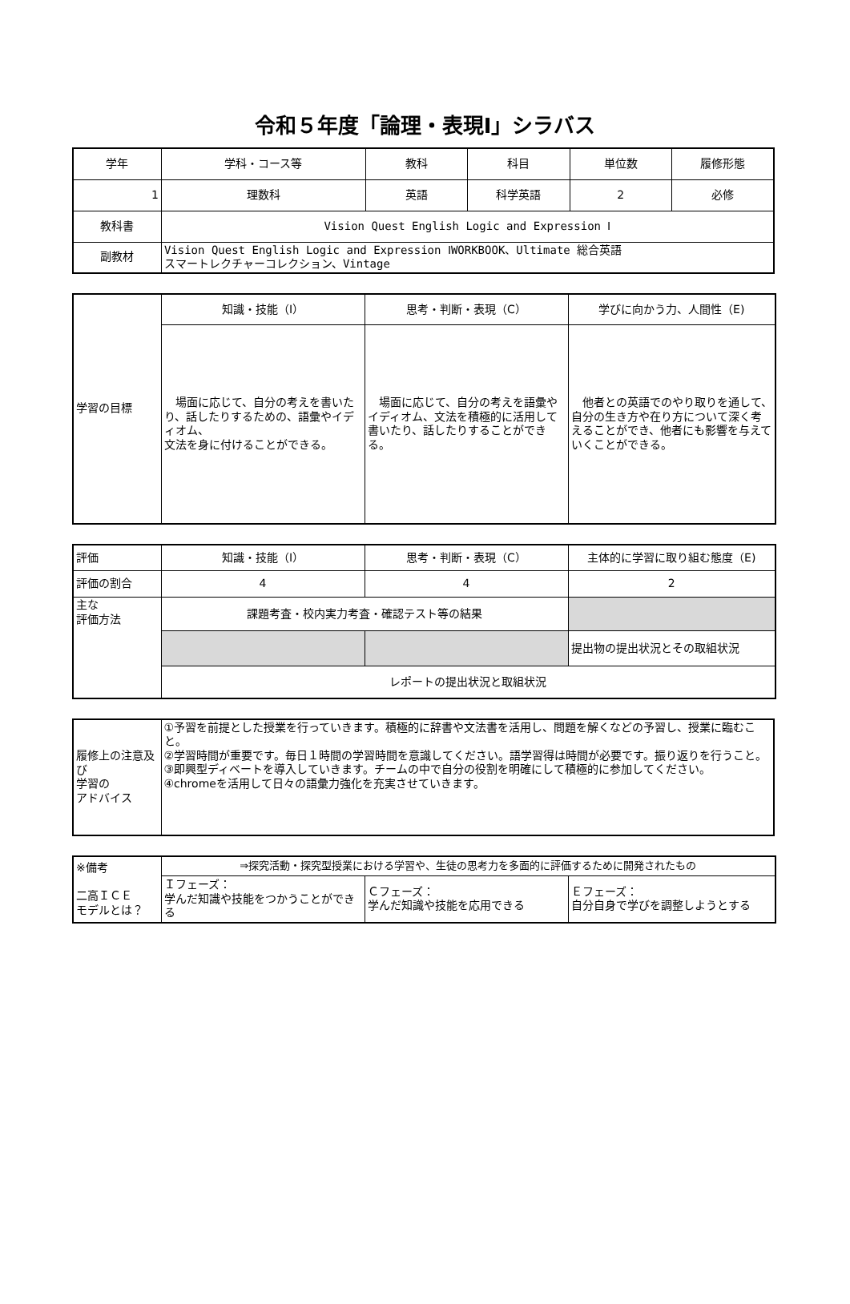令和５年度「論理・表現Ⅰ」シラバス
| 学年 | 学科・コース等 | 教科 | 科目 | 単位数 | 履修形態 |
| 1 | 理数科 | 英語 | 科学英語 | 2 | 必修 |
| 教科書 | Vision Quest English Logic and Expression Ⅰ | | | | |
| 副教材 | Vision Quest English Logic and Expression ⅠWORKBOOK、Ultimate 総合英語 スマートレクチャーコレクション、Vintage | | | | |
| 学習の目標 | 知識・技能（I） | 思考・判断・表現（C） | 学びに向かう力、人間性（E) |
| | 場面に応じて、自分の考えを書いたり、話したりするための、語彙やイディオム、 文法を身に付けることができる。 | 場面に応じて、自分の考えを語彙やイディオム、文法を積極的に活用して書いたり、話したりすることができる。 | 他者との英語でのやり取りを通して、自分の生き方や在り方について深く考えることができ、他者にも影響を与えていくことができる。 |
| 評価 | 知識・技能（I） | 思考・判断・表現（C） | 主体的に学習に取り組む態度（E) |
| 評価の割合 | 4 | 4 | 2 |
| 主な 評価方法 | 課題考査・校内実力考査・確認テスト等の結果 | | |
| | | | 提出物の提出状況とその取組状況 |
| | レポートの提出状況と取組状況 | | |
| 履修上の注意及び 学習の アドバイス | ①予習を前提とした授業を行っていきます。積極的に辞書や文法書を活用し、問題を解くなどの予習し、授業に臨むこと。 ②学習時間が重要です。毎日１時間の学習時間を意識してください。語学習得は時間が必要です。振り返りを行うこと。 ③即興型ディベートを導入していきます。チームの中で自分の役割を明確にして積極的に参加してください。 ④chromeを活用して日々の語彙力強化を充実させていきます。 |
| ※備考 二高ＩＣＥ モデルとは？ | ⇒探究活動・探究型授業における学習や、生徒の思考力を多面的に評価するために開発されたもの | | |
| | Ｉフェーズ： 学んだ知識や技能をつかうことができる | Ｃフェーズ： 学んだ知識や技能を応用できる | Ｅフェーズ： 自分自身で学びを調整しようとする |